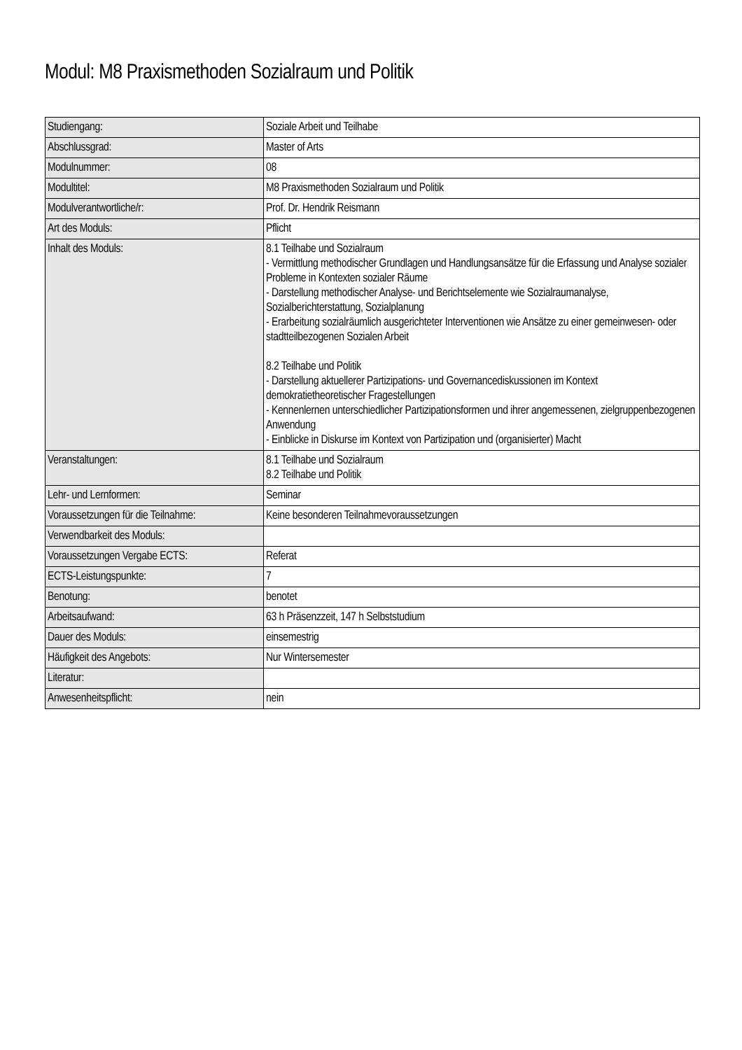Modul: M8 Praxismethoden Sozialraum und Politik
| Studiengang: | Soziale Arbeit und Teilhabe |
| Abschlussgrad: | Master of Arts |
| Modulnummer: | 08 |
| Modultitel: | M8 Praxismethoden Sozialraum und Politik |
| Modulverantwortliche/r: | Prof. Dr. Hendrik Reismann |
| Art des Moduls: | Pflicht |
| Inhalt des Moduls: | 8.1 Teilhabe und Sozialraum - Vermittlung methodischer Grundlagen und Handlungsansätze für die Erfassung und Analyse sozialer Probleme in Kontexten sozialer Räume - Darstellung methodischer Analyse- und Berichtselemente wie Sozialraumanalyse, Sozialberichterstattung, Sozialplanung - Erarbeitung sozialräumlich ausgerichteter Interventionen wie Ansätze zu einer gemeinwesen- oder stadtteilbezogenen Sozialen Arbeit 8.2 Teilhabe und Politik - Darstellung aktuellerer Partizipations- und Governancediskussionen im Kontext demokratietheoretischer Fragestellungen - Kennenlernen unterschiedlicher Partizipationsformen und ihrer angemessenen, zielgruppenbezogenen Anwendung - Einblicke in Diskurse im Kontext von Partizipation und (organisierter) Macht |
| Veranstaltungen: | 8.1 Teilhabe und Sozialraum 8.2 Teilhabe und Politik |
| Lehr- und Lernformen: | Seminar |
| Voraussetzungen für die Teilnahme: | Keine besonderen Teilnahmevoraussetzungen |
| Verwendbarkeit des Moduls: | |
| Voraussetzungen Vergabe ECTS: | Referat |
| ECTS-Leistungspunkte: | 7 |
| Benotung: | benotet |
| Arbeitsaufwand: | 63 h Präsenzzeit, 147 h Selbststudium |
| Dauer des Moduls: | einsemestrig |
| Häufigkeit des Angebots: | Nur Wintersemester |
| Literatur: | |
| Anwesenheitspflicht: | nein |